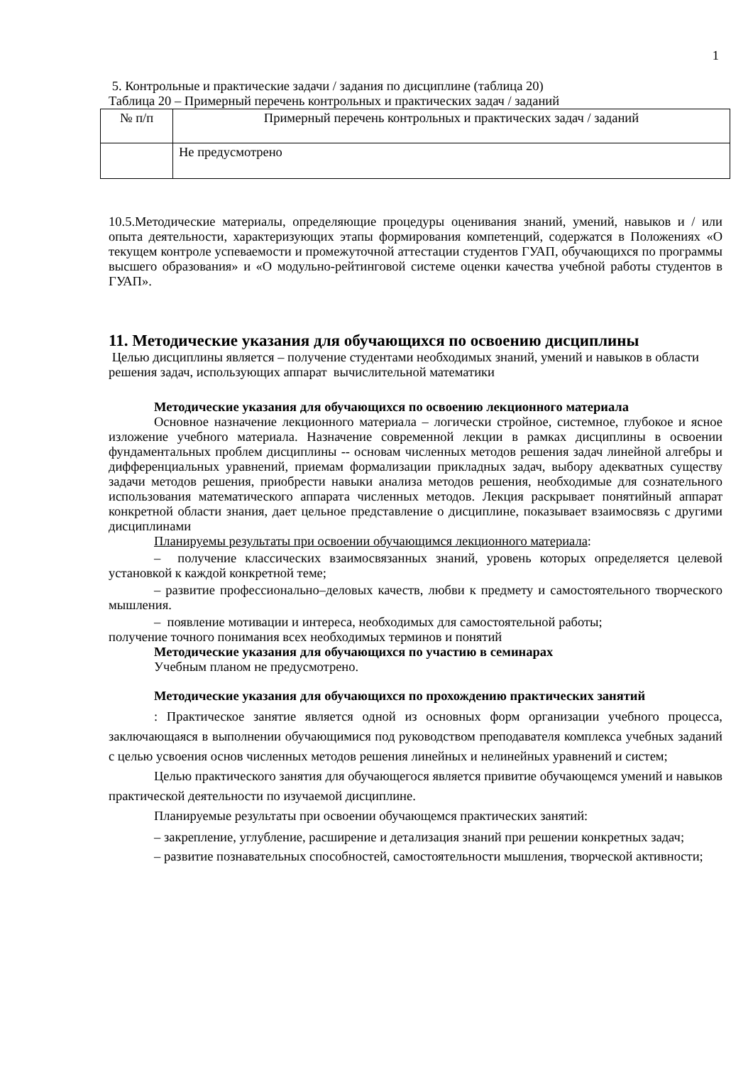1
5. Контрольные и практические задачи / задания по дисциплине (таблица 20)
Таблица 20 – Примерный перечень контрольных и практических задач / заданий
| № п/п | Примерный перечень контрольных и практических задач / заданий |
| | Не предусмотрено |
10.5.Методические материалы, определяющие процедуры оценивания знаний, умений, навыков и / или опыта деятельности, характеризующих этапы формирования компетенций, содержатся в Положениях «О текущем контроле успеваемости и промежуточной аттестации студентов ГУАП, обучающихся по программы высшего образования» и «О модульно-рейтинговой системе оценки качества учебной работы студентов в ГУАП».
11. Методические указания для обучающихся по освоению дисциплины
Целью дисциплины является – получение студентами необходимых знаний, умений и навыков в области решения задач, использующих аппарат вычислительной математики
Методические указания для обучающихся по освоению лекционного материала
Основное назначение лекционного материала – логически стройное, системное, глубокое и ясное изложение учебного материала. Назначение современной лекции в рамках дисциплины в освоении фундаментальных проблем дисциплины -- основам численных методов решения задач линейной алгебры и дифференциальных уравнений, приемам формализации прикладных задач, выбору адекватных существу задачи методов решения, приобрести навыки анализа методов решения, необходимые для сознательного использования математического аппарата численных методов. Лекция раскрывает понятийный аппарат конкретной области знания, дает цельное представление о дисциплине, показывает взаимосвязь с другими дисциплинами
Планируемы результаты при освоении обучающимся лекционного материала:
– получение классических взаимосвязанных знаний, уровень которых определяется целевой установкой к каждой конкретной теме;
– развитие профессионально–деловых качеств, любви к предмету и самостоятельного творческого мышления.
– появление мотивации и интереса, необходимых для самостоятельной работы;
получение точного понимания всех необходимых терминов и понятий
Методические указания для обучающихся по участию в семинарах
Учебным планом не предусмотрено.
Методические указания для обучающихся по прохождению практических занятий
: Практическое занятие является одной из основных форм организации учебного процесса, заключающаяся в выполнении обучающимися под руководством преподавателя комплекса учебных заданий с целью усвоения основ численных методов решения линейных и нелинейных уравнений и систем;
Целью практического занятия для обучающегося является привитие обучающемся умений и навыков практической деятельности по изучаемой дисциплине.
Планируемые результаты при освоении обучающемся практических занятий:
– закрепление, углубление, расширение и детализация знаний при решении конкретных задач;
– развитие познавательных способностей, самостоятельности мышления, творческой активности;